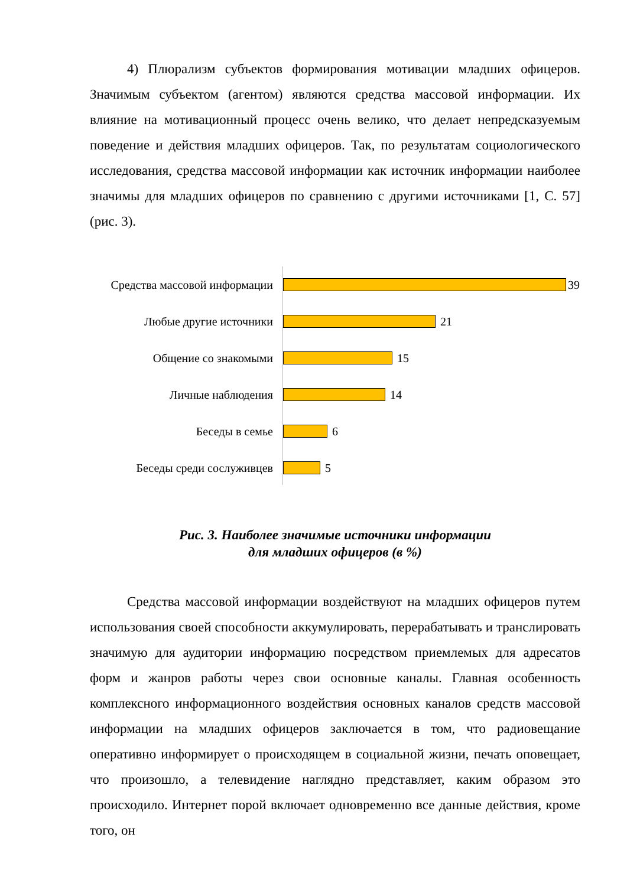4) Плюрализм субъектов формирования мотивации младших офицеров. Значимым субъектом (агентом) являются средства массовой информации. Их влияние на мотивационный процесс очень велико, что делает непредсказуемым поведение и действия младших офицеров. Так, по результатам социологического исследования, средства массовой информации как источник информации наиболее значимы для младших офицеров по сравнению с другими источниками [1, С. 57] (рис. 3).
Средства массовой информации 39
Любые другие источники 21
Общение со знакомыми 15
Личные наблюдения 14
Беседы в семье 6
Беседы среди сослуживцев 5
Рис. 3. Наиболее значимые источники информации
для младших офицеров (в %)
Средства массовой информации воздействуют на младших офицеров путем использования своей способности аккумулировать, перерабатывать и транслировать значимую для аудитории информацию посредством приемлемых для адресатов форм и жанров работы через свои основные каналы. Главная особенность комплексного информационного воздействия основных каналов средств массовой информации на младших офицеров заключается в том, что радиовещание оперативно информирует о происходящем в социальной жизни, печать оповещает, что произошло, а телевидение наглядно представляет, каким образом это происходило. Интернет порой включает одновременно все данные действия, кроме того, он